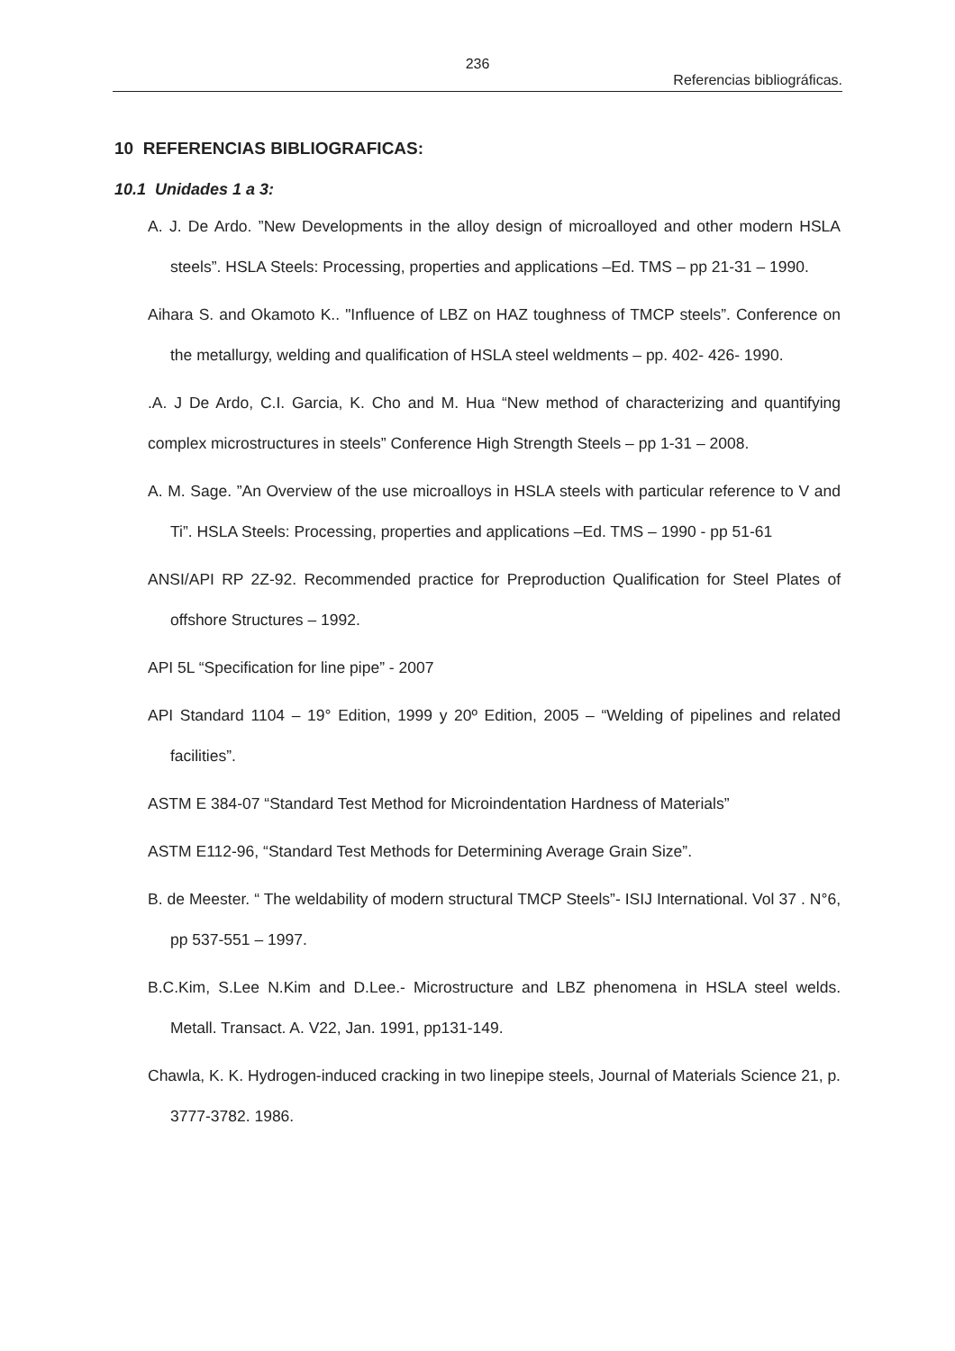236
Referencias bibliográficas.
10 REFERENCIAS BIBLIOGRAFICAS:
10.1 Unidades 1 a 3:
A. J. De Ardo. ”New Developments in the alloy design of microalloyed and other modern HSLA steels”. HSLA Steels: Processing, properties and applications –Ed. TMS – pp 21-31 – 1990.
Aihara S. and Okamoto K.. "Influence of LBZ on HAZ toughness of TMCP steels”. Conference on the metallurgy, welding and qualification of HSLA steel weldments – pp. 402- 426- 1990.
.A. J De Ardo, C.I. Garcia, K. Cho and M. Hua “New method of characterizing and quantifying complex microstructures in steels” Conference High Strength Steels – pp 1-31 – 2008.
A. M. Sage. ”An Overview of the use microalloys in HSLA steels with particular reference to V and Ti”. HSLA Steels: Processing, properties and applications –Ed. TMS – 1990 - pp 51-61
ANSI/API RP 2Z-92. Recommended practice for Preproduction Qualification for Steel Plates of offshore Structures – 1992.
API 5L “Specification for line pipe” - 2007
API Standard 1104 – 19° Edition, 1999 y 20º Edition, 2005 – “Welding of pipelines and related facilities”.
ASTM E 384-07 “Standard Test Method for Microindentation Hardness of Materials”
ASTM E112-96, “Standard Test Methods for Determining Average Grain Size”.
B. de Meester. “ The weldability of modern structural TMCP Steels”- ISIJ International. Vol 37 . N°6, pp 537-551 – 1997.
B.C.Kim, S.Lee N.Kim and D.Lee.- Microstructure and LBZ phenomena in HSLA steel welds. Metall. Transact. A. V22, Jan. 1991, pp131-149.
Chawla, K. K. Hydrogen-induced cracking in two linepipe steels, Journal of Materials Science 21, p. 3777-3782. 1986.